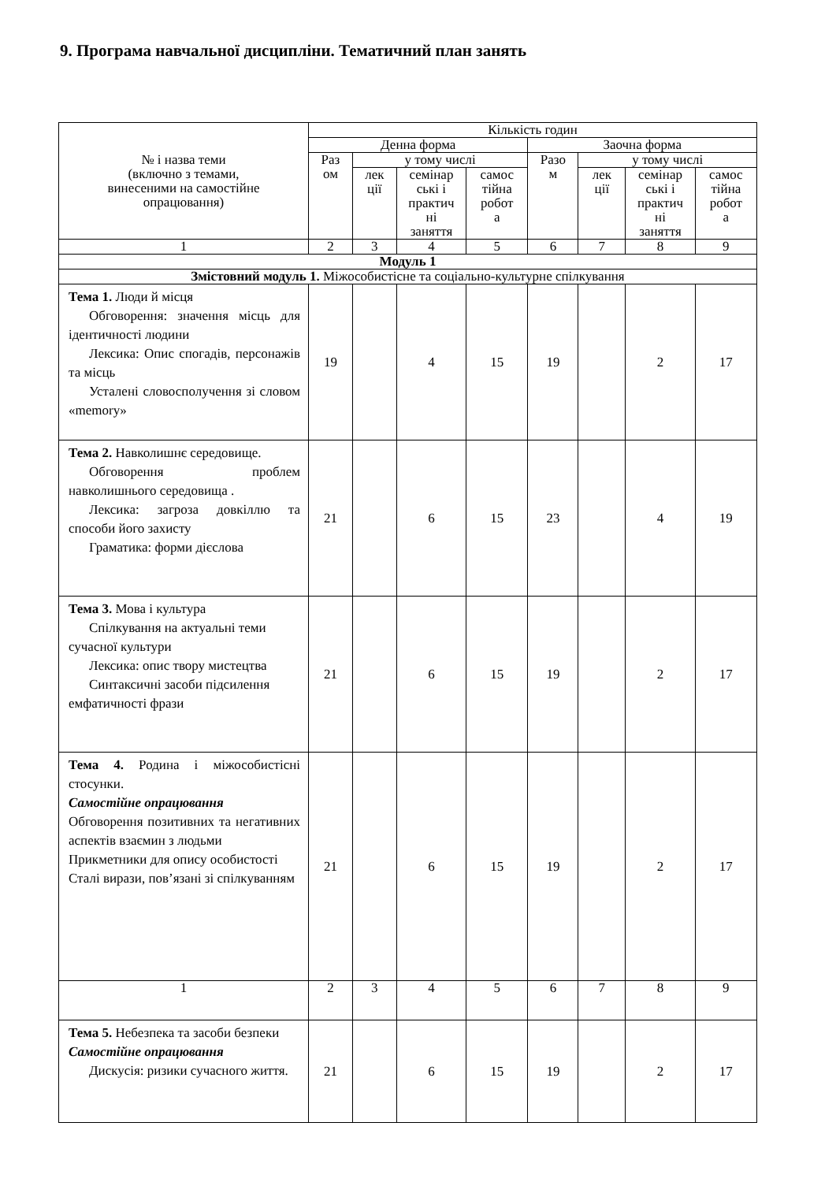9. Програма навчальної дисципліни. Тематичний план занять
| № і назва теми (включно з темами, винесеними на самостійне опрацювання) | Кількість годин | | | | | | | |
| --- | --- | --- | --- | --- | --- | --- | --- | --- |
| | Денна форма | | | | Заочна форма | | | |
| | Раз ом | у тому числі | | | Разо м | у тому числі | | |
| | | лек ції | семінар ські і практич ні заняття | самос тійна робот а | | лек ції | семінар ські і практич ні заняття | самос тійна робот а |
| 1 | 2 | 3 | 4 | 5 | 6 | 7 | 8 | 9 |
| Модуль 1 | | | | | | | | |
| Змістовний модуль 1. Міжособистісне та соціально-культурне спілкування | | | | | | | | |
| Тема 1. Люди й місця Обговорення: значення місць для ідентичності людини Лексика: Опис спогадів, персонажів та місць Усталені словосполучення зі словом «memory» | 19 | | 4 | 15 | 19 | | 2 | 17 |
| Тема 2. Навколишнє середовище. Обговорення проблем навколишнього середовища . Лексика: загроза довкіллю та способи його захисту Граматика: форми дієслова | 21 | | 6 | 15 | 23 | | 4 | 19 |
| Тема 3. Мова і культура Спілкування на актуальні теми сучасної культури Лексика: опис твору мистецтва Синтаксичні засоби підсилення емфатичності фрази | 21 | | 6 | 15 | 19 | | 2 | 17 |
| Тема 4. Родина і міжособистісні стосунки. Самостійне опрацювання Обговорення позитивних та негативних аспектів взаємин з людьми Прикметники для опису особистості Сталі вирази, пов’язані зі спілкуванням | 21 | | 6 | 15 | 19 | | 2 | 17 |
| 1 | 2 | 3 | 4 | 5 | 6 | 7 | 8 | 9 |
| Тема 5. Небезпека та засоби безпеки Самостійне опрацювання Дискусія: ризики сучасного життя. | 21 | | 6 | 15 | 19 | | 2 | 17 |